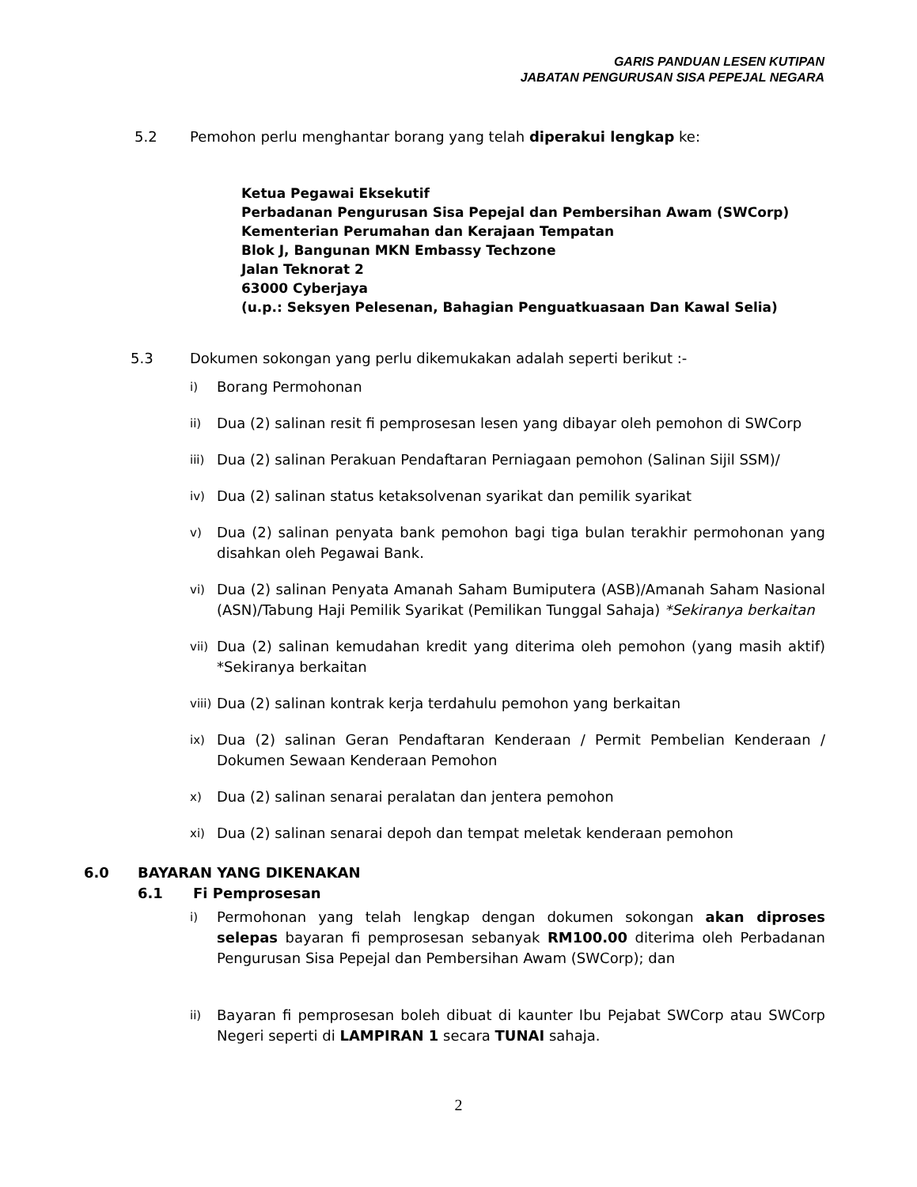GARIS PANDUAN LESEN KUTIPAN
JABATAN PENGURUSAN SISA PEPEJAL NEGARA
5.2 Pemohon perlu menghantar borang yang telah diperakui lengkap ke:
Ketua Pegawai Eksekutif
Perbadanan Pengurusan Sisa Pepejal dan Pembersihan Awam (SWCorp)
Kementerian Perumahan dan Kerajaan Tempatan
Blok J, Bangunan MKN Embassy Techzone
Jalan Teknorat 2
63000 Cyberjaya
(u.p.: Seksyen Pelesenan, Bahagian Penguatkuasaan Dan Kawal Selia)
5.3 Dokumen sokongan yang perlu dikemukakan adalah seperti berikut :-
i) Borang Permohonan
ii) Dua (2) salinan resit fi pemprosesan lesen yang dibayar oleh pemohon di SWCorp
iii) Dua (2) salinan Perakuan Pendaftaran Perniagaan pemohon (Salinan Sijil SSM)/
iv) Dua (2) salinan status ketaksolvenan syarikat dan pemilik syarikat
v) Dua (2) salinan penyata bank pemohon bagi tiga bulan terakhir permohonan yang disahkan oleh Pegawai Bank.
vi) Dua (2) salinan Penyata Amanah Saham Bumiputera (ASB)/Amanah Saham Nasional (ASN)/Tabung Haji Pemilik Syarikat (Pemilikan Tunggal Sahaja) *Sekiranya berkaitan
vii) Dua (2) salinan kemudahan kredit yang diterima oleh pemohon (yang masih aktif) *Sekiranya berkaitan
viii) Dua (2) salinan kontrak kerja terdahulu pemohon yang berkaitan
ix) Dua (2) salinan Geran Pendaftaran Kenderaan / Permit Pembelian Kenderaan / Dokumen Sewaan Kenderaan Pemohon
x) Dua (2) salinan senarai peralatan dan jentera pemohon
xi) Dua (2) salinan senarai depoh dan tempat meletak kenderaan pemohon
6.0 BAYARAN YANG DIKENAKAN
6.1 Fi Pemprosesan
i) Permohonan yang telah lengkap dengan dokumen sokongan akan diproses selepas bayaran fi pemprosesan sebanyak RM100.00 diterima oleh Perbadanan Pengurusan Sisa Pepejal dan Pembersihan Awam (SWCorp); dan
ii) Bayaran fi pemprosesan boleh dibuat di kaunter Ibu Pejabat SWCorp atau SWCorp Negeri seperti di LAMPIRAN 1 secara TUNAI sahaja.
2